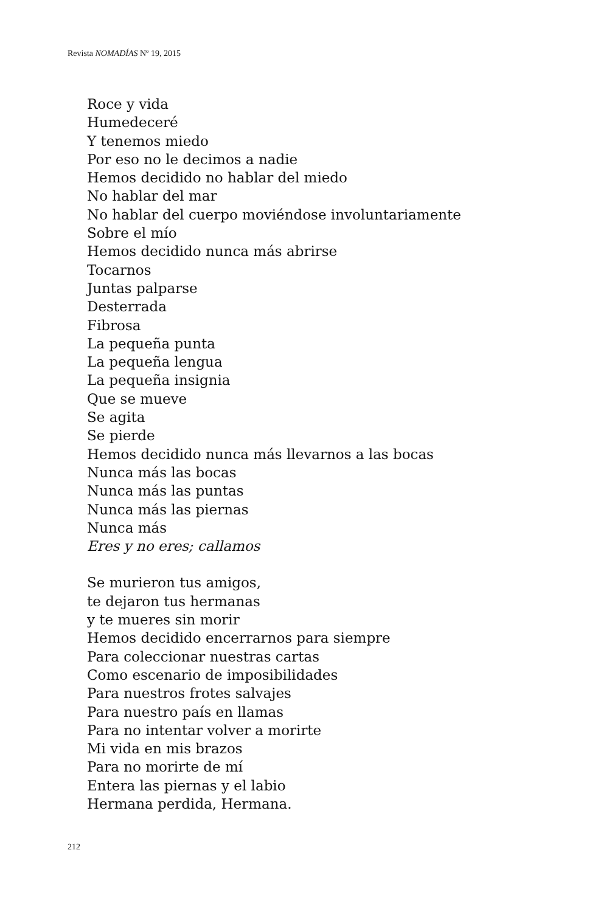Revista NOMADÍAS Nº 19, 2015
Roce y vida
Humedeceré
Y tenemos miedo
Por eso no le decimos a nadie
Hemos decidido no hablar del miedo
No hablar del mar
No hablar del cuerpo moviéndose involuntariamente
Sobre el mío
Hemos decidido nunca más abrirse
Tocarnos
Juntas palparse
Desterrada
Fibrosa
La pequeña punta
La pequeña lengua
La pequeña insignia
Que se mueve
Se agita
Se pierde
Hemos decidido nunca más llevarnos a las bocas
Nunca más las bocas
Nunca más las puntas
Nunca más las piernas
Nunca más
Eres y no eres; callamos
Se murieron tus amigos,
te dejaron tus hermanas
y te mueres sin morir
Hemos decidido encerrarnos para siempre
Para coleccionar nuestras cartas
Como escenario de imposibilidades
Para nuestros frotes salvajes
Para nuestro país en llamas
Para no intentar volver a morirte
Mi vida en mis brazos
Para no morirte de mí
Entera las piernas y el labio
Hermana perdida, Hermana.
212